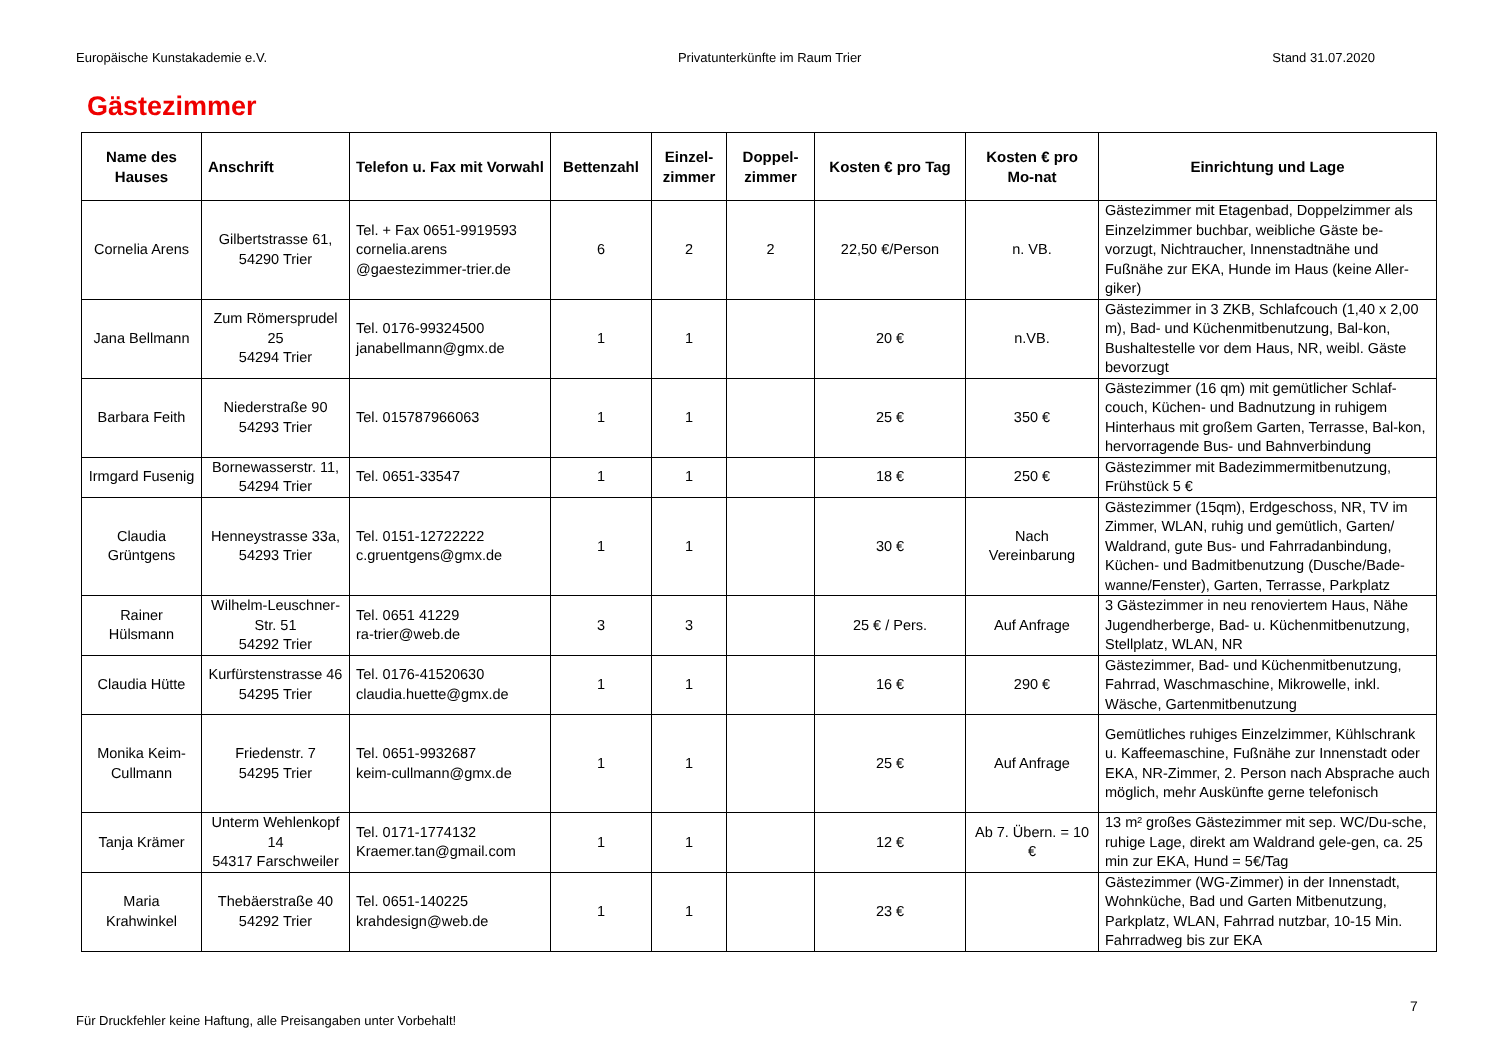Europäische Kunstakademie e.V. Privatunterkünfte im Raum Trier Stand 31.07.2020
Gästezimmer
| Name des Hauses | Anschrift | Telefon u. Fax mit Vorwahl | Bettenzahl | Einzel-zimmer | Doppel-zimmer | Kosten € pro Tag | Kosten € pro Mo-nat | Einrichtung und Lage |
| --- | --- | --- | --- | --- | --- | --- | --- | --- |
| Cornelia Arens | Gilbertstrasse 61, 54290 Trier | Tel. + Fax 0651-9919593 cornelia.arens @gaestezimmer-trier.de | 6 | 2 | 2 | 22,50 €/Person | n. VB. | Gästezimmer mit Etagenbad, Doppelzimmer als Einzelzimmer buchbar, weibliche Gäste be-vorzugt, Nichtraucher, Innenstadtnähe und Fußnähe zur EKA, Hunde im Haus (keine Aller-giker) |
| Jana Bellmann | Zum Römersprudel 25 54294 Trier | Tel. 0176-99324500 janabellmann@gmx.de | 1 | 1 | | 20 € | n.VB. | Gästezimmer in 3 ZKB, Schlafcouch (1,40 x 2,00 m), Bad- und Küchenmitbenutzung, Bal-kon, Bushaltestelle vor dem Haus, NR, weibl. Gäste bevorzugt |
| Barbara Feith | Niederstraße 90 54293 Trier | Tel. 015787966063 | 1 | 1 | | 25 € | 350 € | Gästezimmer (16 qm) mit gemütlicher Schlaf-couch, Küchen- und Badnutzung in ruhigem Hinterhaus mit großem Garten, Terrasse, Bal-kon, hervorragende Bus- und Bahnverbindung |
| Irmgard Fusenig | Bornewasserstr. 11, 54294 Trier | Tel. 0651-33547 | 1 | 1 | | 18 € | 250 € | Gästezimmer mit Badezimmermitbenutzung, Frühstück 5 € |
| Claudia Grüntgens | Henneystrasse 33a, 54293 Trier | Tel. 0151-12722222 c.gruentgens@gmx.de | 1 | 1 | | 30 € | Nach Vereinbarung | Gästezimmer (15qm), Erdgeschoss, NR, TV im Zimmer, WLAN, ruhig und gemütlich, Garten/ Waldrand, gute Bus- und Fahrradanbindung, Küchen- und Badmitbenutzung (Dusche/Bade-wanne/Fenster), Garten, Terrasse, Parkplatz |
| Rainer Hülsmann | Wilhelm-Leuschner-Str. 51 54292 Trier | Tel. 0651 41229 ra-trier@web.de | 3 | 3 | | 25 € / Pers. | Auf Anfrage | 3 Gästezimmer in neu renoviertem Haus, Nähe Jugendherberge, Bad- u. Küchenmitbenutzung, Stellplatz, WLAN, NR |
| Claudia Hütte | Kurfürstenstrasse 46 54295 Trier | Tel. 0176-41520630 claudia.huette@gmx.de | 1 | 1 | | 16 € | 290 € | Gästezimmer, Bad- und Küchenmitbenutzung, Fahrrad, Waschmaschine, Mikrowelle, inkl. Wäsche, Gartenmitbenutzung |
| Monika Keim-Cullmann | Friedenstr. 7 54295 Trier | Tel. 0651-9932687 keim-cullmann@gmx.de | 1 | 1 | | 25 € | Auf Anfrage | Gemütliches ruhiges Einzelzimmer, Kühlschrank u. Kaffeemaschine, Fußnähe zur Innenstadt oder EKA, NR-Zimmer, 2. Person nach Absprache auch möglich, mehr Auskünfte gerne telefonisch |
| Tanja Krämer | Unterm Wehlenkopf 14 54317 Farschweiler | Tel. 0171-1774132 Kraemer.tan@gmail.com | 1 | 1 | | 12 € | Ab 7. Übern. = 10 € | 13 m² großes Gästezimmer mit sep. WC/Du-sche, ruhige Lage, direkt am Waldrand gele-gen, ca. 25 min zur EKA, Hund = 5€/Tag |
| Maria Krahwinkel | Thebäerstraße 40 54292 Trier | Tel. 0651-140225 krahdesign@web.de | 1 | 1 | | 23 € | | Gästezimmer (WG-Zimmer) in der Innenstadt, Wohnküche, Bad und Garten Mitbenutzung, Parkplatz, WLAN, Fahrrad nutzbar, 10-15 Min. Fahrradweg bis zur EKA |
7
Für Druckfehler keine Haftung, alle Preisangaben unter Vorbehalt!